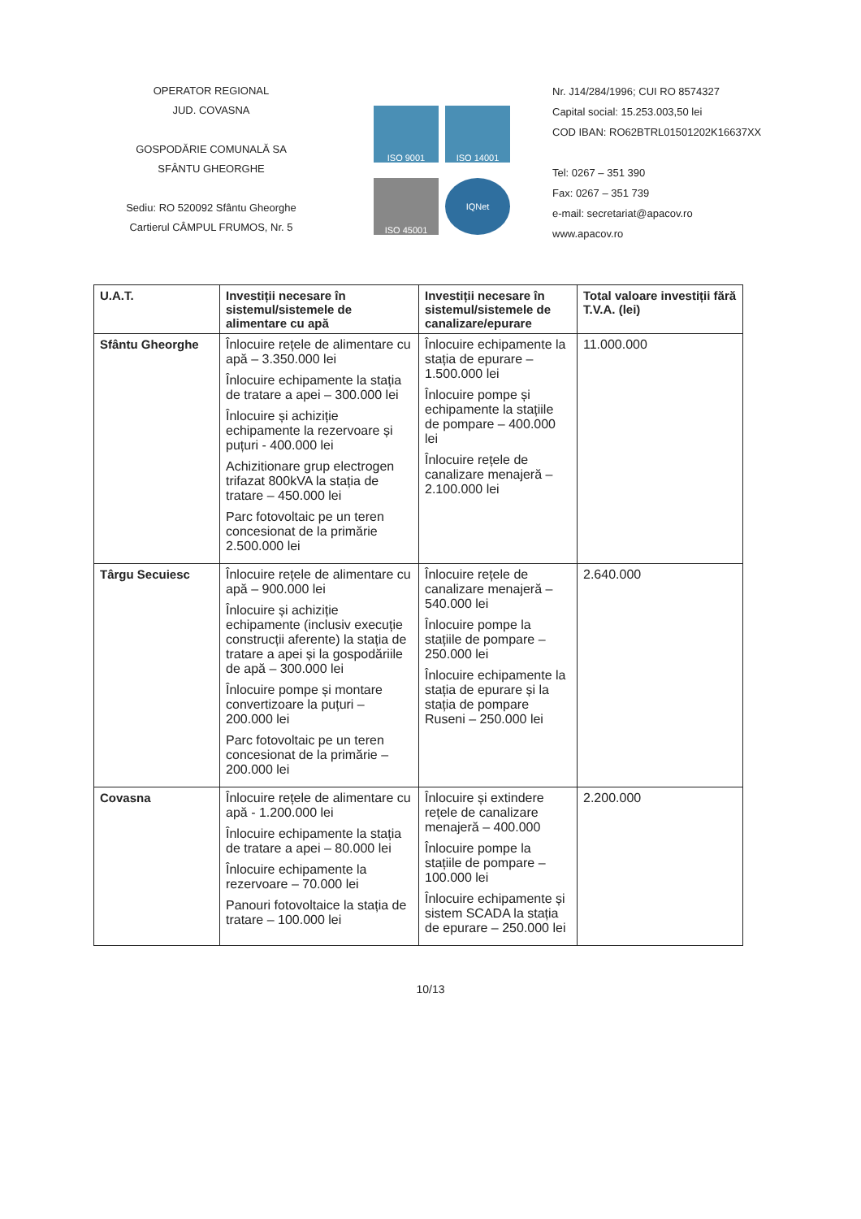OPERATOR REGIONAL
JUD. COVASNA
GOSPODĂRIE COMUNALĂ SA
SFÂNTU GHEORGHE
Sediu: RO 520092 Sfântu Gheorghe
Cartierul CÂMPUL FRUMOS, Nr. 5
ISO 9001
ISO 14001
ISO 45001
IQNet
Nr. J14/284/1996; CUI RO 8574327
Capital social: 15.253.003,50 lei
COD IBAN: RO62BTRL01501202K16637XX
Tel: 0267 – 351 390
Fax: 0267 – 351 739
e-mail: secretariat@apacov.ro
www.apacov.ro
| U.A.T. | Investiții necesare în sistemul/sistemele de alimentare cu apă | Investiții necesare în sistemul/sistemele de canalizare/epurare | Total valoare investiții fără T.V.A. (lei) |
| --- | --- | --- | --- |
| Sfântu Gheorghe | Înlocuire rețele de alimentare cu apă – 3.350.000 lei Înlocuire echipamente la stația de tratare a apei – 300.000 lei Înlocuire și achiziție echipamente la rezervoare și puțuri - 400.000 lei Achizitionare grup electrogen trifazat 800kVA la stația de tratare – 450.000 lei Parc fotovoltaic pe un teren concesionat de la primărie 2.500.000 lei | Înlocuire echipamente la stația de epurare – 1.500.000 lei Înlocuire pompe și echipamente la stațiile de pompare – 400.000 lei Înlocuire rețele de canalizare menajeră – 2.100.000 lei | 11.000.000 |
| Târgu Secuiesc | Înlocuire rețele de alimentare cu apă – 900.000 lei Înlocuire și achiziție echipamente (inclusiv execuție construcții aferente) la stația de tratare a apei și la gospodăriile de apă – 300.000 lei Înlocuire pompe și montare convertizoare la puțuri – 200.000 lei Parc fotovoltaic pe un teren concesionat de la primărie – 200.000 lei | Înlocuire rețele de canalizare menajeră – 540.000 lei Înlocuire pompe la stațiile de pompare – 250.000 lei Înlocuire echipamente la stația de epurare și la stația de pompare Ruseni – 250.000 lei | 2.640.000 |
| Covasna | Înlocuire rețele de alimentare cu apă - 1.200.000 lei Înlocuire echipamente la stația de tratare a apei – 80.000 lei Înlocuire echipamente la rezervoare – 70.000 lei Panouri fotovoltaice la stația de tratare – 100.000 lei | Înlocuire și extindere rețele de canalizare menajeră – 400.000 Înlocuire pompe la stațiile de pompare – 100.000 lei Înlocuire echipamente și sistem SCADA la stația de epurare – 250.000 lei | 2.200.000 |
10/13